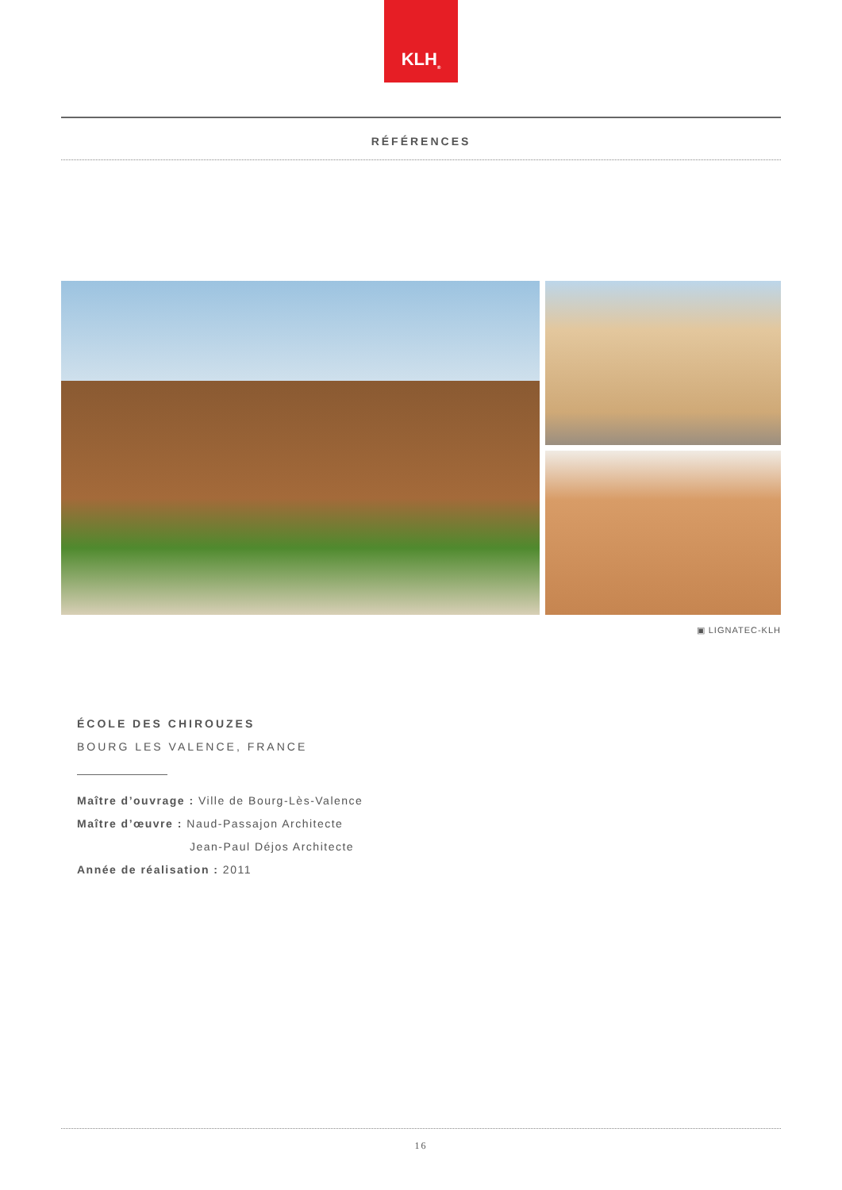KLH<sup>®</sup>
RÉFÉRENCES
▣ LIGNATEC-KLH
ÉCOLE DES CHIROUZES
BOURG LES VALENCE, FRANCE
Maître d’ouvrage : Ville de Bourg-Lès-Valence
Maître d’œuvre : Naud-Passajon Architecte
Jean-Paul Déjos Architecte
Année de réalisation : 2011
16